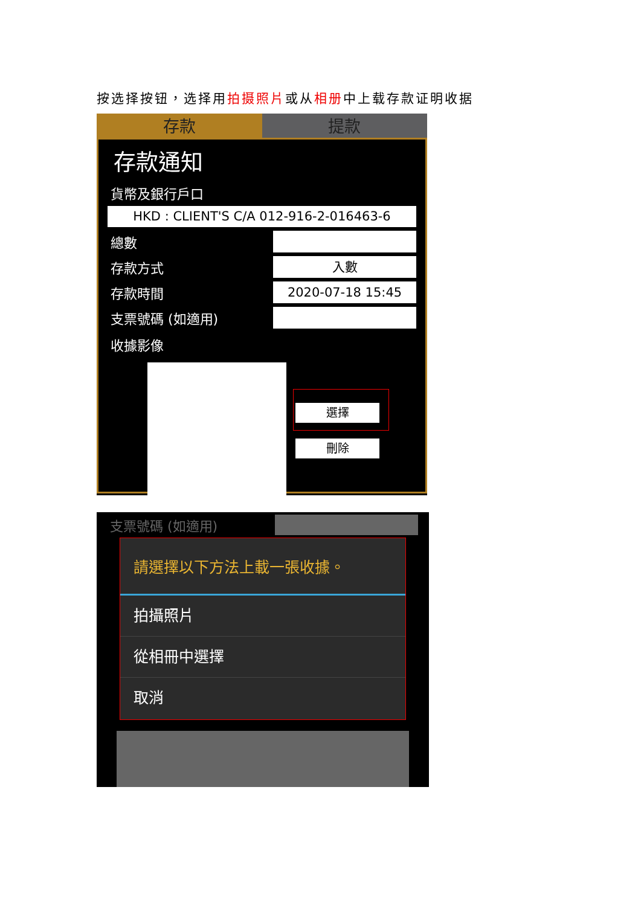按选择按钮，选择用拍摄照片或从相册中上载存款证明收据
存款 提款
存款通知
貨幣及銀行戶口
HKD : CLIENT'S C/A 012-916-2-016463-6
總數
存款方式
入數
存款時間
2020-07-18 15:45
支票號碼 (如適用)
收據影像
選擇
刪除
支票號碼 (如適用)
請選擇以下方法上載一張收據。
拍攝照片
從相冊中選擇
取消